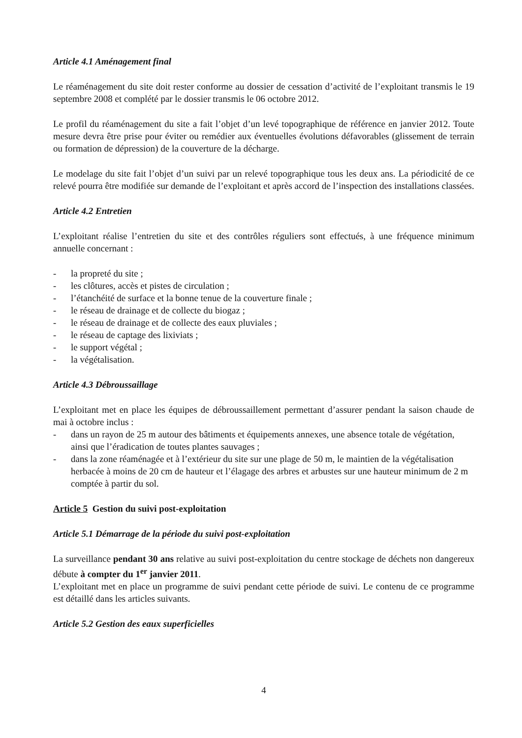Article 4.1 Aménagement final
Le réaménagement du site doit rester conforme au dossier de cessation d’activité de l’exploitant transmis le 19 septembre 2008 et complété par le dossier transmis le 06 octobre 2012.
Le profil du réaménagement du site a fait l’objet d’un levé topographique de référence en janvier 2012. Toute mesure devra être prise pour éviter ou remédier aux éventuelles évolutions défavorables (glissement de terrain ou formation de dépression) de la couverture de la décharge.
Le modelage du site fait l’objet d’un suivi par un relevé topographique tous les deux ans. La périodicité de ce relevé pourra être modifiée sur demande de l’exploitant et après accord de l’inspection des installations classées.
Article 4.2 Entretien
L’exploitant réalise l’entretien du site et des contrôles réguliers sont effectués, à une fréquence minimum annuelle concernant :
- la propreté du site ;
- les clôtures, accès et pistes de circulation ;
- l’étanchéité de surface et la bonne tenue de la couverture finale ;
- le réseau de drainage et de collecte du biogaz ;
- le réseau de drainage et de collecte des eaux pluviales ;
- le réseau de captage des lixiviats ;
- le support végétal ;
- la végétalisation.
Article 4.3 Débroussaillage
L’exploitant met en place les équipes de débroussaillement permettant d’assurer pendant la saison chaude de mai à octobre inclus :
- dans un rayon de 25 m autour des bâtiments et équipements annexes, une absence totale de végétation, ainsi que l’éradication de toutes plantes sauvages ;
- dans la zone réaménagée et à l’extérieur du site sur une plage de 50 m, le maintien de la végétalisation herbacée à moins de 20 cm de hauteur et l’élagage des arbres et arbustes sur une hauteur minimum de 2 m comptée à partir du sol.
Article 5 Gestion du suivi post-exploitation
Article 5.1 Démarrage de la période du suivi post-exploitation
La surveillance pendant 30 ans relative au suivi post-exploitation du centre stockage de déchets non dangereux débute à compter du 1<sup>er</sup> janvier 2011.
L’exploitant met en place un programme de suivi pendant cette période de suivi. Le contenu de ce programme est détaillé dans les articles suivants.
Article 5.2 Gestion des eaux superficielles
4